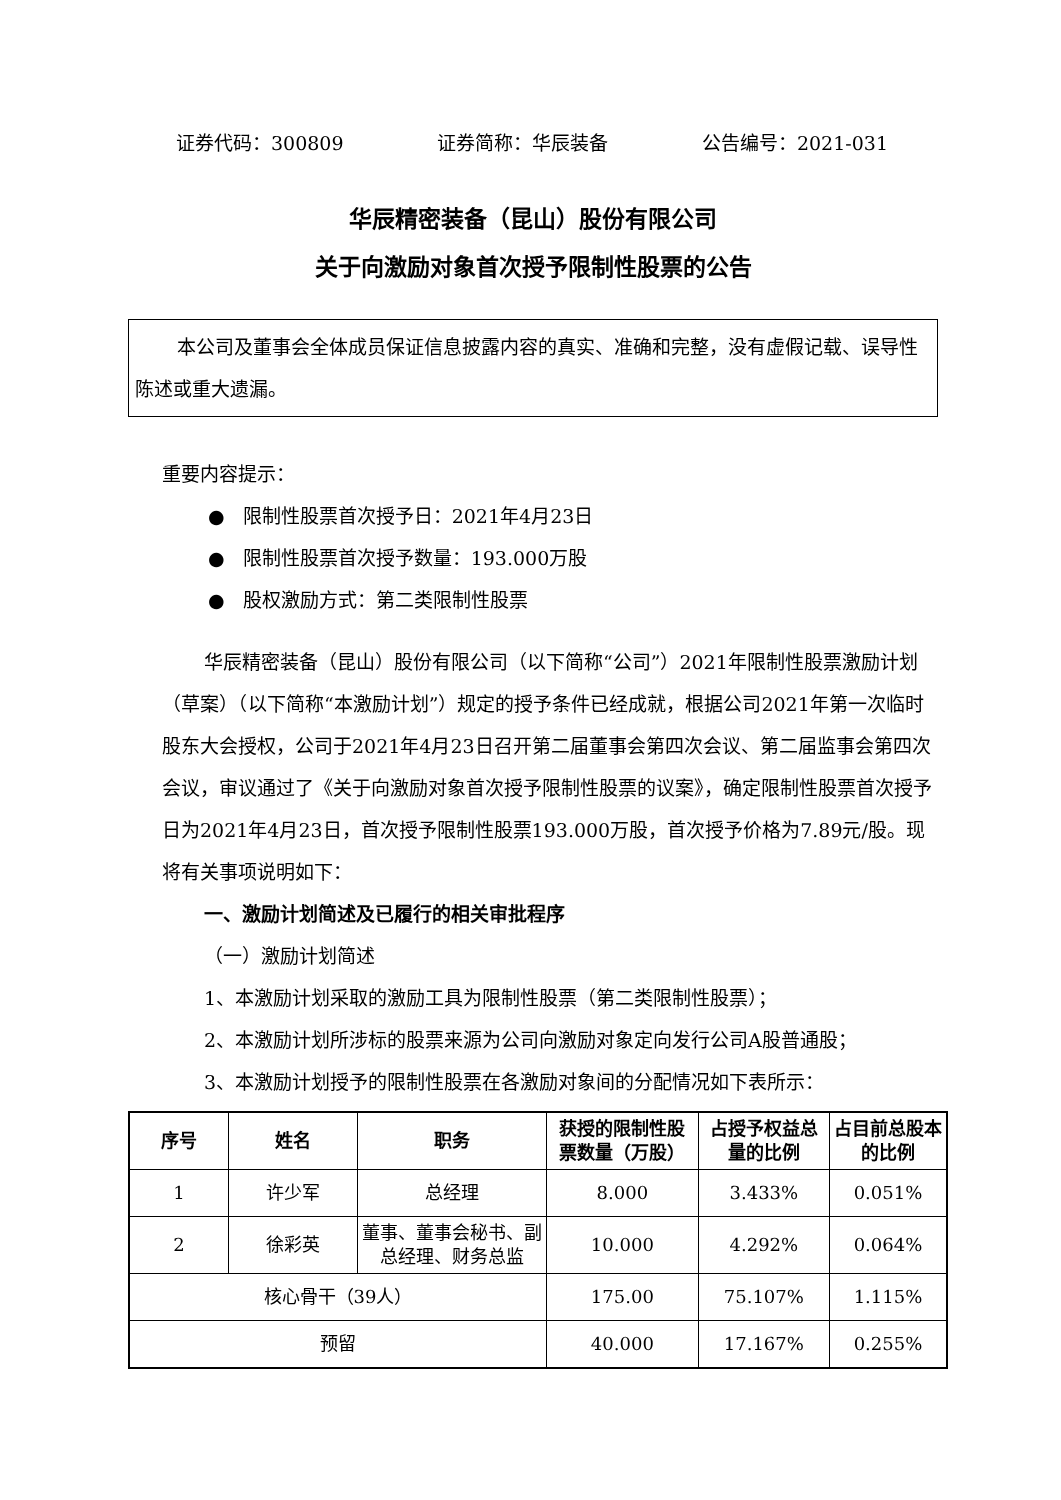证券代码：300809 证券简称：华辰装备 公告编号：2021-031
华辰精密装备（昆山）股份有限公司
关于向激励对象首次授予限制性股票的公告
本公司及董事会全体成员保证信息披露内容的真实、准确和完整，没有虚假记载、误导性陈述或重大遗漏。
重要内容提示：
● 限制性股票首次授予日：2021年4月23日
● 限制性股票首次授予数量：193.000万股
● 股权激励方式：第二类限制性股票
华辰精密装备（昆山）股份有限公司（以下简称“公司”）2021年限制性股票激励计划（草案）（以下简称“本激励计划”）规定的授予条件已经成就，根据公司2021年第一次临时股东大会授权，公司于2021年4月23日召开第二届董事会第四次会议、第二届监事会第四次会议，审议通过了《关于向激励对象首次授予限制性股票的议案》，确定限制性股票首次授予日为2021年4月23日，首次授予限制性股票193.000万股，首次授予价格为7.89元/股。现将有关事项说明如下：
一、激励计划简述及已履行的相关审批程序
（一）激励计划简述
1、本激励计划采取的激励工具为限制性股票（第二类限制性股票）；
2、本激励计划所涉标的股票来源为公司向激励对象定向发行公司A股普通股；
3、本激励计划授予的限制性股票在各激励对象间的分配情况如下表所示：
| 序号 | 姓名 | 职务 | 获授的限制性股票数量（万股） | 占授予权益总量的比例 | 占目前总股本的比例 |
| --- | --- | --- | --- | --- | --- |
| 1 | 许少军 | 总经理 | 8.000 | 3.433% | 0.051% |
| 2 | 徐彩英 | 董事、董事会秘书、副总经理、财务总监 | 10.000 | 4.292% | 0.064% |
| 核心骨干（39人） | | | 175.00 | 75.107% | 1.115% |
| 预留 | | | 40.000 | 17.167% | 0.255% |